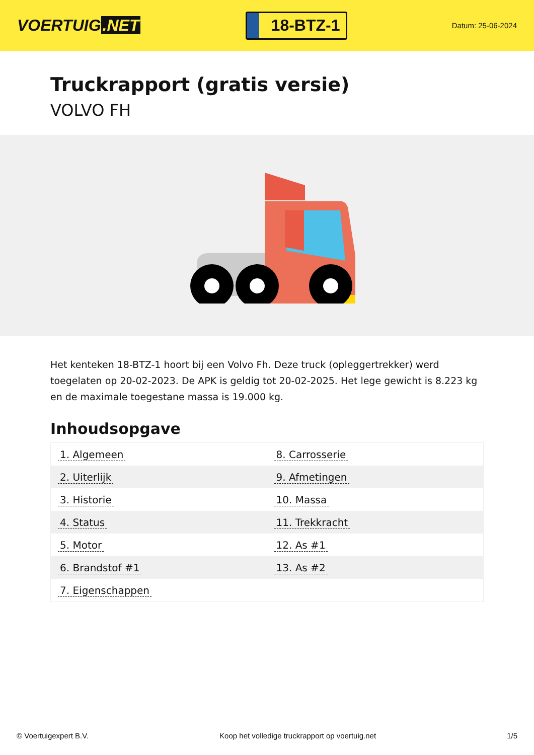VOERTUIG.NET
18-BTZ-1
Datum: 25-06-2024
Truckrapport (gratis versie)
VOLVO FH
Het kenteken 18-BTZ-1 hoort bij een Volvo Fh. Deze truck (opleggertrekker) werd toegelaten op 20-02-2023. De APK is geldig tot 20-02-2025. Het lege gewicht is 8.223 kg en de maximale toegestane massa is 19.000 kg.
Inhoudsopgave
| 1. Algemeen | 8. Carrosserie |
| 2. Uiterlijk | 9. Afmetingen |
| 3. Historie | 10. Massa |
| 4. Status | 11. Trekkracht |
| 5. Motor | 12. As #1 |
| 6. Brandstof #1 | 13. As #2 |
| 7. Eigenschappen | |
© Voertuigexpert B.V. Koop het volledige truckrapport op voertuig.net 1/5